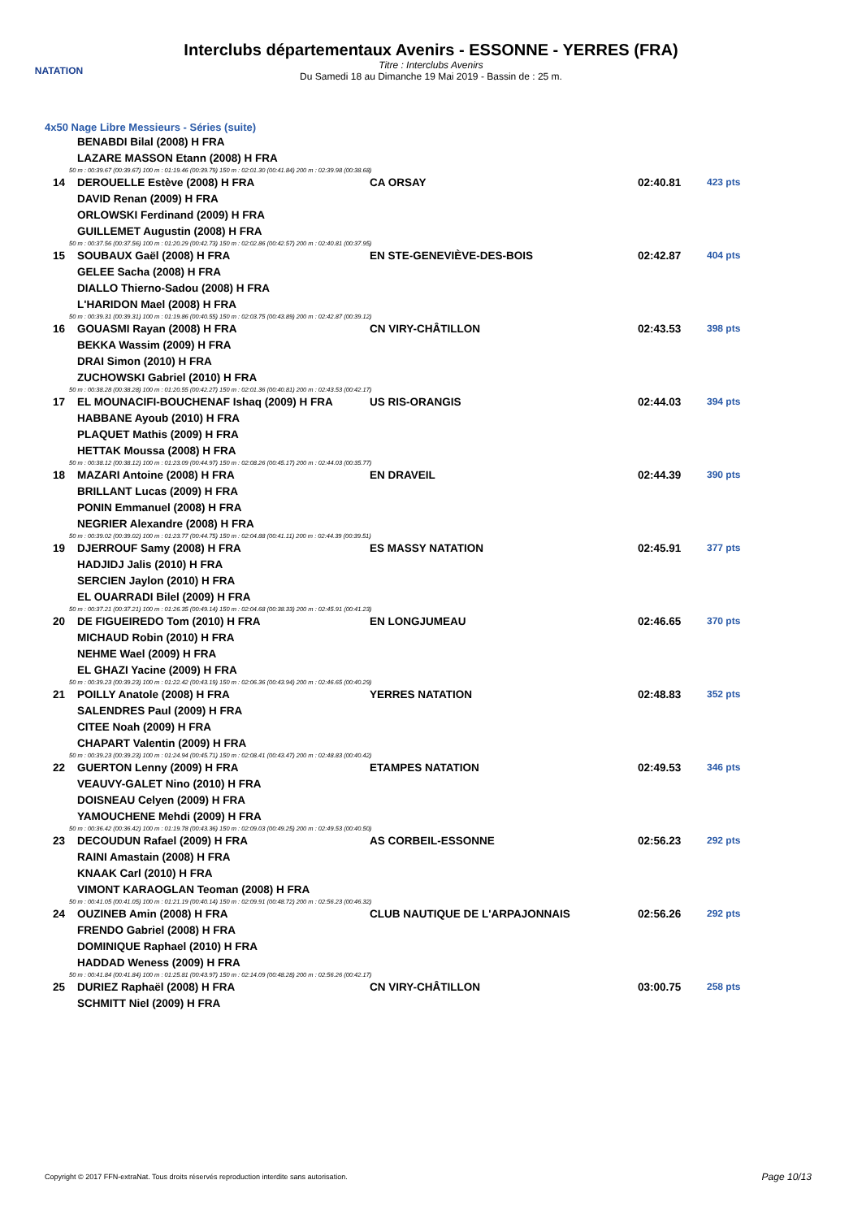NATATION
Interclubs départementaux Avenirs - ESSONNE - YERRES (FRA)
Titre : Interclubs Avenirs
Du Samedi 18 au Dimanche 19 Mai 2019 - Bassin de : 25 m.
4x50 Nage Libre Messieurs - Séries (suite)
| | BENABDI Bilal (2008) H FRA | | | |
| | LAZARE MASSON Etann (2008) H FRA | | | |
| 50 m : 00:39.67 (00:39.67) 100 m : 01:19.46 (00:39.79) 150 m : 02:01.30 (00:41.84) 200 m : 02:39.98 (00:38.68) | | | | |
| 14 | DEROUELLE Estève (2008) H FRA | CA ORSAY | 02:40.81 | 423 pts |
| | DAVID Renan (2009) H FRA | | | |
| | ORLOWSKI Ferdinand (2009) H FRA | | | |
| | GUILLEMET Augustin (2008) H FRA | | | |
| 50 m : 00:37.56 (00:37.56) 100 m : 01:20.29 (00:42.73) 150 m : 02:02.86 (00:42.57) 200 m : 02:40.81 (00:37.95) | | | | |
| 15 | SOUBAUX Gaël (2008) H FRA | EN STE-GENEVIÈVE-DES-BOIS | 02:42.87 | 404 pts |
| | GELEE Sacha (2008) H FRA | | | |
| | DIALLO Thierno-Sadou (2008) H FRA | | | |
| | L'HARIDON Mael (2008) H FRA | | | |
| 50 m : 00:39.31 (00:39.31) 100 m : 01:19.86 (00:40.55) 150 m : 02:03.75 (00:43.89) 200 m : 02:42.87 (00:39.12) | | | | |
| 16 | GOUASMI Rayan (2008) H FRA | CN VIRY-CHÂTILLON | 02:43.53 | 398 pts |
| | BEKKA Wassim (2009) H FRA | | | |
| | DRAI Simon (2010) H FRA | | | |
| | ZUCHOWSKI Gabriel (2010) H FRA | | | |
| 50 m : 00:38.28 (00:38.28) 100 m : 01:20.55 (00:42.27) 150 m : 02:01.36 (00:40.81) 200 m : 02:43.53 (00:42.17) | | | | |
| 17 | EL MOUNACIFI-BOUCHENAF Ishaq (2009) H FRA | US RIS-ORANGIS | 02:44.03 | 394 pts |
| | HABBANE Ayoub (2010) H FRA | | | |
| | PLAQUET Mathis (2009) H FRA | | | |
| | HETTAK Moussa (2008) H FRA | | | |
| 50 m : 00:38.12 (00:38.12) 100 m : 01:23.09 (00:44.97) 150 m : 02:08.26 (00:45.17) 200 m : 02:44.03 (00:35.77) | | | | |
| 18 | MAZARI Antoine (2008) H FRA | EN DRAVEIL | 02:44.39 | 390 pts |
| | BRILLANT Lucas (2009) H FRA | | | |
| | PONIN Emmanuel (2008) H FRA | | | |
| | NEGRIER Alexandre (2008) H FRA | | | |
| 50 m : 00:39.02 (00:39.02) 100 m : 01:23.77 (00:44.75) 150 m : 02:04.88 (00:41.11) 200 m : 02:44.39 (00:39.51) | | | | |
| 19 | DJERROUF Samy (2008) H FRA | ES MASSY NATATION | 02:45.91 | 377 pts |
| | HADJIDJ Jalis (2010) H FRA | | | |
| | SERCIEN Jaylon (2010) H FRA | | | |
| | EL OUARRADI Bilel (2009) H FRA | | | |
| 50 m : 00:37.21 (00:37.21) 100 m : 01:26.35 (00:49.14) 150 m : 02:04.68 (00:38.33) 200 m : 02:45.91 (00:41.23) | | | | |
| 20 | DE FIGUEIREDO Tom (2010) H FRA | EN LONGJUMEAU | 02:46.65 | 370 pts |
| | MICHAUD Robin (2010) H FRA | | | |
| | NEHME Wael (2009) H FRA | | | |
| | EL GHAZI Yacine (2009) H FRA | | | |
| 50 m : 00:39.23 (00:39.23) 100 m : 01:22.42 (00:43.19) 150 m : 02:06.36 (00:43.94) 200 m : 02:46.65 (00:40.29) | | | | |
| 21 | POILLY Anatole (2008) H FRA | YERRES NATATION | 02:48.83 | 352 pts |
| | SALENDRES Paul (2009) H FRA | | | |
| | CITEE Noah (2009) H FRA | | | |
| | CHAPART Valentin (2009) H FRA | | | |
| 50 m : 00:39.23 (00:39.23) 100 m : 01:24.94 (00:45.71) 150 m : 02:08.41 (00:43.47) 200 m : 02:48.83 (00:40.42) | | | | |
| 22 | GUERTON Lenny (2009) H FRA | ETAMPES NATATION | 02:49.53 | 346 pts |
| | VEAUVY-GALET Nino (2010) H FRA | | | |
| | DOISNEAU Celyen (2009) H FRA | | | |
| | YAMOUCHENE Mehdi (2009) H FRA | | | |
| 50 m : 00:36.42 (00:36.42) 100 m : 01:19.78 (00:43.36) 150 m : 02:09.03 (00:49.25) 200 m : 02:49.53 (00:40.50) | | | | |
| 23 | DECOUDUN Rafael (2009) H FRA | AS CORBEIL-ESSONNE | 02:56.23 | 292 pts |
| | RAINI Amastain (2008) H FRA | | | |
| | KNAAK Carl (2010) H FRA | | | |
| | VIMONT KARAOGLAN Teoman (2008) H FRA | | | |
| 50 m : 00:41.05 (00:41.05) 100 m : 01:21.19 (00:40.14) 150 m : 02:09.91 (00:48.72) 200 m : 02:56.23 (00:46.32) | | | | |
| 24 | OUZINEB Amin (2008) H FRA | CLUB NAUTIQUE DE L'ARPAJONNAIS | 02:56.26 | 292 pts |
| | FRENDO Gabriel (2008) H FRA | | | |
| | DOMINIQUE Raphael (2010) H FRA | | | |
| | HADDAD Weness (2009) H FRA | | | |
| 50 m : 00:41.84 (00:41.84) 100 m : 01:25.81 (00:43.97) 150 m : 02:14.09 (00:48.28) 200 m : 02:56.26 (00:42.17) | | | | |
| 25 | DURIEZ Raphaël (2008) H FRA | CN VIRY-CHÂTILLON | 03:00.75 | 258 pts |
| | SCHMITT Niel (2009) H FRA | | | |
Copyright © 2017 FFN-extraNat. Tous droits réservés reproduction interdite sans autorisation.
Page 10/13